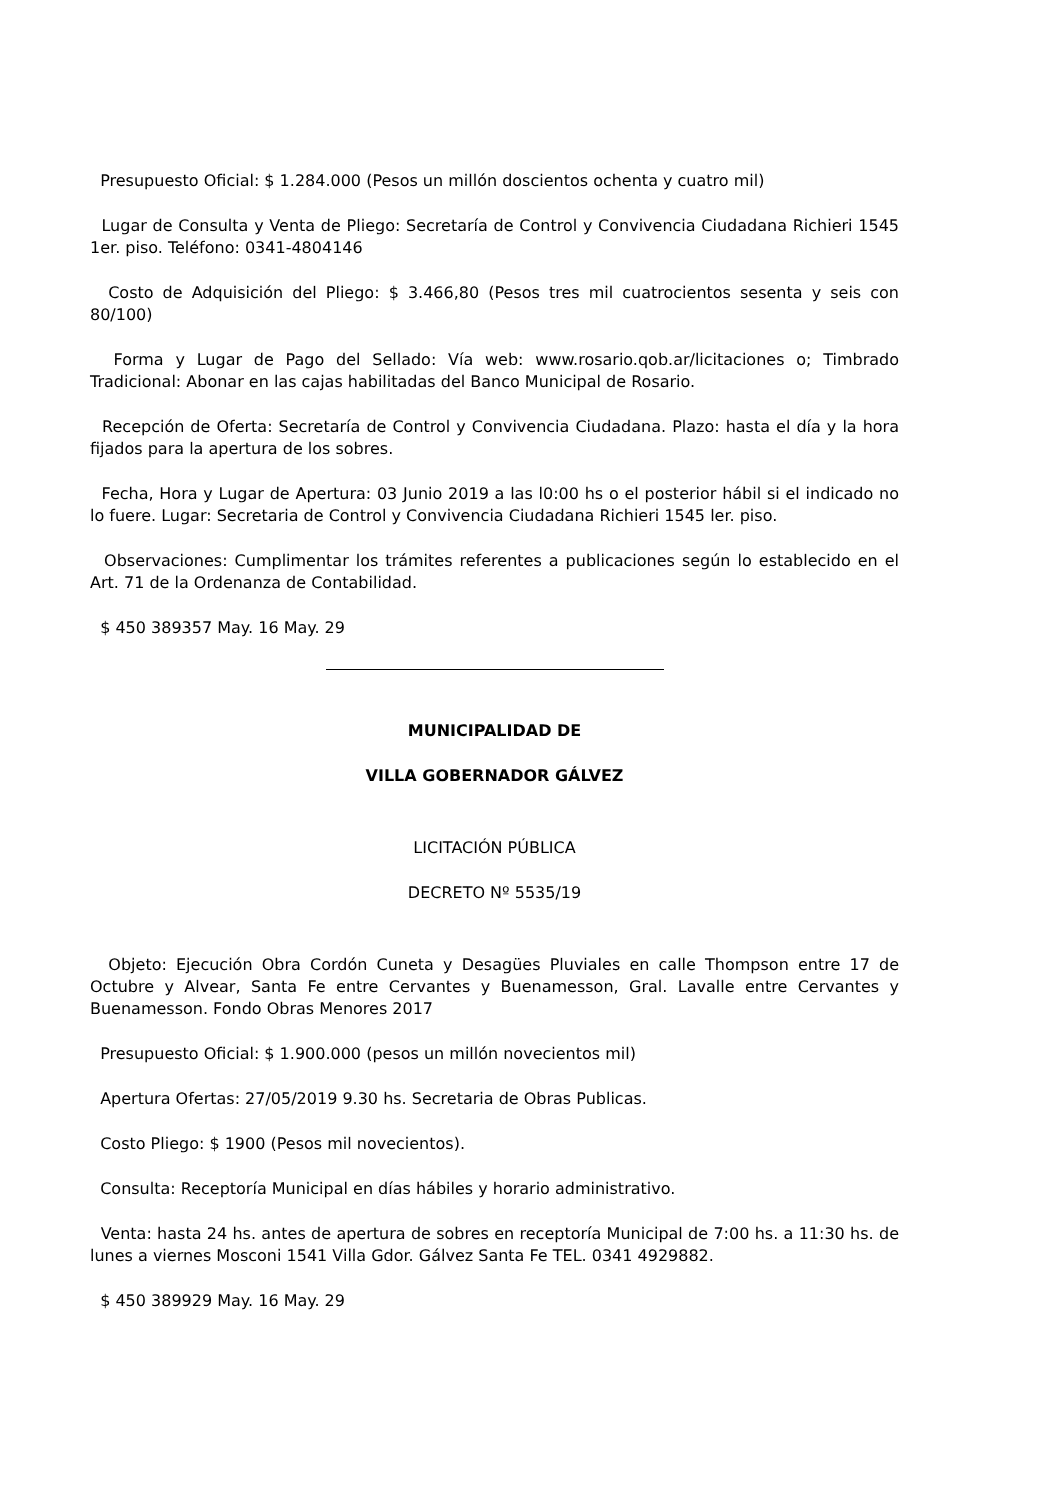Presupuesto Oficial: $ 1.284.000 (Pesos un millón doscientos ochenta y cuatro mil)
Lugar de Consulta y Venta de Pliego: Secretaría de Control y Convivencia Ciudadana Richieri 1545 1er. piso. Teléfono: 0341-4804146
Costo de Adquisición del Pliego: $ 3.466,80 (Pesos tres mil cuatrocientos sesenta y seis con 80/100)
Forma y Lugar de Pago del Sellado: Vía web: www.rosario.qob.ar/licitaciones o; Timbrado Tradicional: Abonar en las cajas habilitadas del Banco Municipal de Rosario.
Recepción de Oferta: Secretaría de Control y Convivencia Ciudadana. Plazo: hasta el día y la hora fijados para la apertura de los sobres.
Fecha, Hora y Lugar de Apertura: 03 Junio 2019 a las l0:00 hs o el posterior hábil si el indicado no lo fuere. Lugar: Secretaria de Control y Convivencia Ciudadana Richieri 1545 ler. piso.
Observaciones: Cumplimentar los trámites referentes a publicaciones según lo establecido en el Art. 71 de la Ordenanza de Contabilidad.
$ 450 389357 May. 16 May. 29
MUNICIPALIDAD DE
VILLA GOBERNADOR GÁLVEZ
LICITACIÓN PÚBLICA
DECRETO Nº 5535/19
Objeto: Ejecución Obra Cordón Cuneta y Desagües Pluviales en calle Thompson entre 17 de Octubre y Alvear, Santa Fe entre Cervantes y Buenamesson, Gral. Lavalle entre Cervantes y Buenamesson. Fondo Obras Menores 2017
Presupuesto Oficial: $ 1.900.000 (pesos un millón novecientos mil)
Apertura Ofertas: 27/05/2019 9.30 hs. Secretaria de Obras Publicas.
Costo Pliego: $ 1900 (Pesos mil novecientos).
Consulta: Receptoría Municipal en días hábiles y horario administrativo.
Venta: hasta 24 hs. antes de apertura de sobres en receptoría Municipal de 7:00 hs. a 11:30 hs. de lunes a viernes Mosconi 1541 Villa Gdor. Gálvez Santa Fe TEL. 0341 4929882.
$ 450 389929 May. 16 May. 29